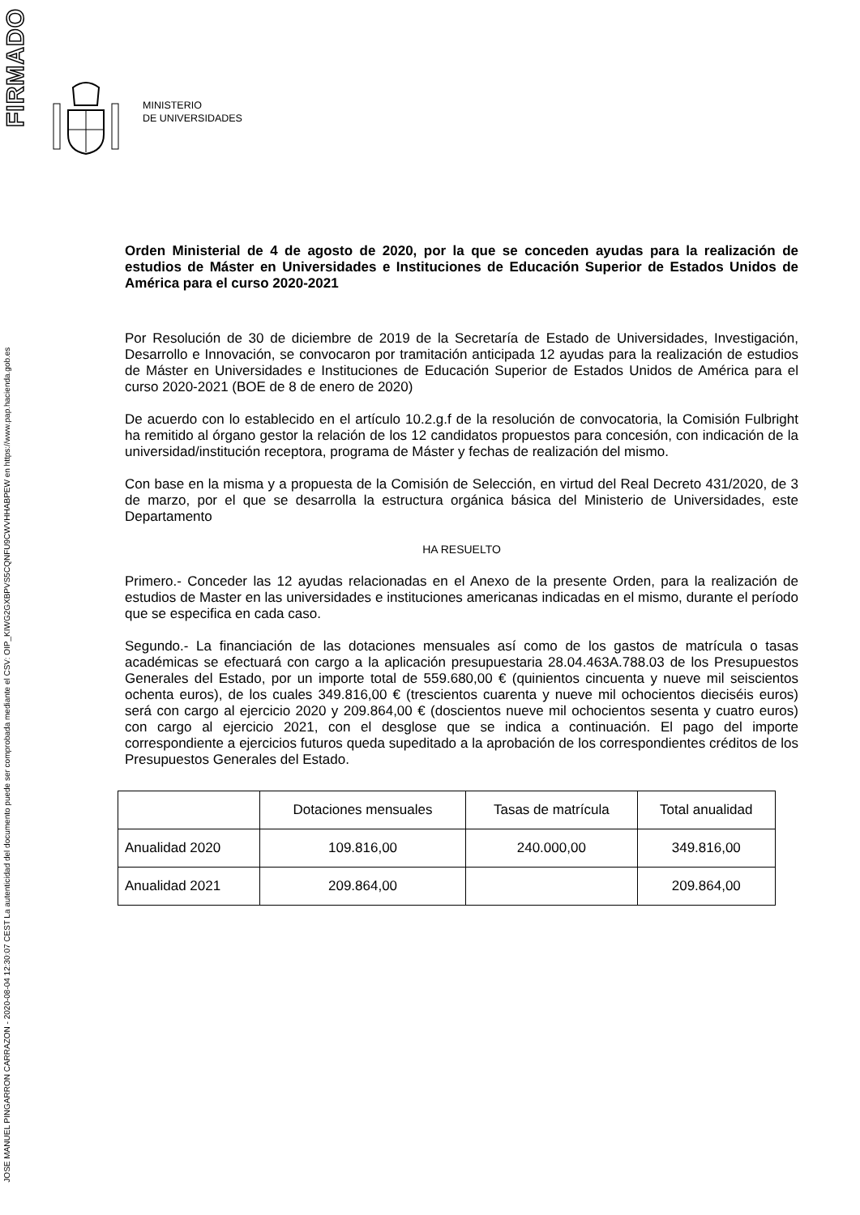MINISTERIO
DE UNIVERSIDADES
Orden Ministerial de 4 de agosto de 2020, por la que se conceden ayudas para la realización de estudios de Máster en Universidades e Instituciones de Educación Superior de Estados Unidos de América para el curso 2020-2021
Por Resolución de 30 de diciembre de 2019 de la Secretaría de Estado de Universidades, Investigación, Desarrollo e Innovación, se convocaron por tramitación anticipada 12 ayudas para la realización de estudios de Máster en Universidades e Instituciones de Educación Superior de Estados Unidos de América para el curso 2020-2021 (BOE de 8 de enero de 2020)
De acuerdo con lo establecido en el artículo 10.2.g.f de la resolución de convocatoria, la Comisión Fulbright ha remitido al órgano gestor la relación de los 12 candidatos propuestos para concesión, con indicación de la universidad/institución receptora, programa de Máster y fechas de realización del mismo.
Con base en la misma y a propuesta de la Comisión de Selección, en virtud del Real Decreto 431/2020, de 3 de marzo, por el que se desarrolla la estructura orgánica básica del Ministerio de Universidades, este Departamento
HA RESUELTO
Primero.- Conceder las 12 ayudas relacionadas en el Anexo de la presente Orden, para la realización de estudios de Master en las universidades e instituciones americanas indicadas en el mismo, durante el período que se especifica en cada caso.
Segundo.- La financiación de las dotaciones mensuales así como de los gastos de matrícula o tasas académicas se efectuará con cargo a la aplicación presupuestaria 28.04.463A.788.03 de los Presupuestos Generales del Estado, por un importe total de 559.680,00 € (quinientos cincuenta y nueve mil seiscientos ochenta euros), de los cuales 349.816,00 € (trescientos cuarenta y nueve mil ochocientos dieciséis euros) será con cargo al ejercicio 2020 y 209.864,00 € (doscientos nueve mil ochocientos sesenta y cuatro euros) con cargo al ejercicio 2021, con el desglose que se indica a continuación. El pago del importe correspondiente a ejercicios futuros queda supeditado a la aprobación de los correspondientes créditos de los Presupuestos Generales del Estado.
| | Dotaciones mensuales | Tasas de matrícula | Total anualidad |
| --- | --- | --- | --- |
| Anualidad 2020 | 109.816,00 | 240.000,00 | 349.816,00 |
| Anualidad 2021 | 209.864,00 | | 209.864,00 |
FIRMADO
JOSE MANUEL PINGARRON CARRAZON - 2020-08-04 12:30:07 CEST La autenticidad del documento puede ser comprobada mediante el CSV: OIP_KIWG2GXBPVS5CQNFU9CWVHHABPEW en https://www.pap.hacienda.gob.es